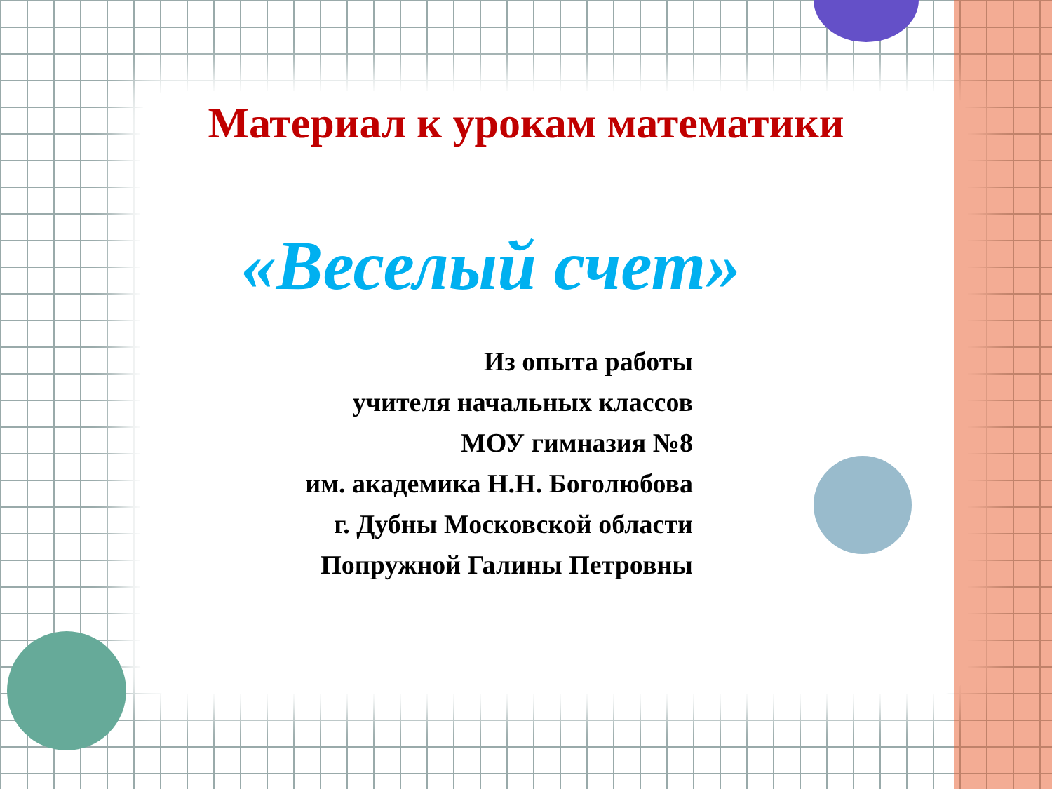Материал к урокам математики
«Веселый счет»
Из опыта работы
учителя начальных классов
МОУ гимназия №8
им. академика Н.Н. Боголюбова
г. Дубны Московской области
Попружной Галины Петровны